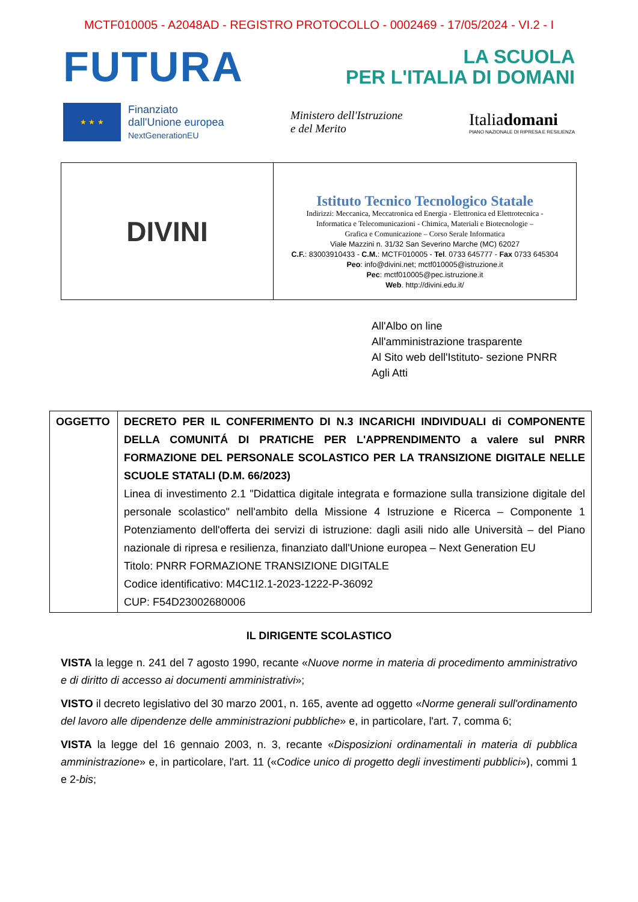MCTF010005 - A2048AD - REGISTRO PROTOCOLLO - 0002469 - 17/05/2024 - VI.2 - I
FUTURA
LA SCUOLA
PER L'ITALIA DI DOMANI
★ ★ ★
Finanziato
dall'Unione europea
NextGenerationEU
Ministero dell'Istruzione
e del Merito
Italiadomani
PIANO NAZIONALE DI RIPRESA E RESILIENZA
| DIVINI | Istituto Tecnico Tecnologico Statale Indirizzi: Meccanica, Meccatronica ed Energia - Elettronica ed Elettrotecnica - Informatica e Telecomunicazioni - Chimica, Materiali e Biotecnologie – Grafica e Comunicazione – Corso Serale Informatica Viale Mazzini n. 31/32 San Severino Marche (MC) 62027 C.F. : 83003910433 - C.M. : MCTF010005 - Tel . 0733 645777 - Fax 0733 645304 Peo : info@divini.net; mctf010005@istruzione.it Pec : mctf010005@pec.istruzione.it Web . http://divini.edu.it/ |
All'Albo on line
All'amministrazione trasparente
Al Sito web dell'Istituto- sezione PNRR
Agli Atti
| OGGETTO | DECRETO PER IL CONFERIMENTO DI N.3 INCARICHI INDIVIDUALI di COMPONENTE DELLA COMUNITÁ DI PRATICHE PER L'APPRENDIMENTO a valere sul PNRR FORMAZIONE DEL PERSONALE SCOLASTICO PER LA TRANSIZIONE DIGITALE NELLE SCUOLE STATALI (D.M. 66/2023) Linea di investimento 2.1 "Didattica digitale integrata e formazione sulla transizione digitale del personale scolastico" nell'ambito della Missione 4 Istruzione e Ricerca – Componente 1 Potenziamento dell'offerta dei servizi di istruzione: dagli asili nido alle Università – del Piano nazionale di ripresa e resilienza, finanziato dall'Unione europea – Next Generation EU Titolo: PNRR FORMAZIONE TRANSIZIONE DIGITALE Codice identificativo: M4C1I2.1-2023-1222-P-36092 CUP: F54D23002680006 |
IL DIRIGENTE SCOLASTICO
VISTA la legge n. 241 del 7 agosto 1990, recante «Nuove norme in materia di procedimento amministrativo e di diritto di accesso ai documenti amministrativi»;
VISTO il decreto legislativo del 30 marzo 2001, n. 165, avente ad oggetto «Norme generali sull'ordinamento del lavoro alle dipendenze delle amministrazioni pubbliche» e, in particolare, l'art. 7, comma 6;
VISTA la legge del 16 gennaio 2003, n. 3, recante «Disposizioni ordinamentali in materia di pubblica amministrazione» e, in particolare, l'art. 11 («Codice unico di progetto degli investimenti pubblici»), commi 1 e 2-bis;